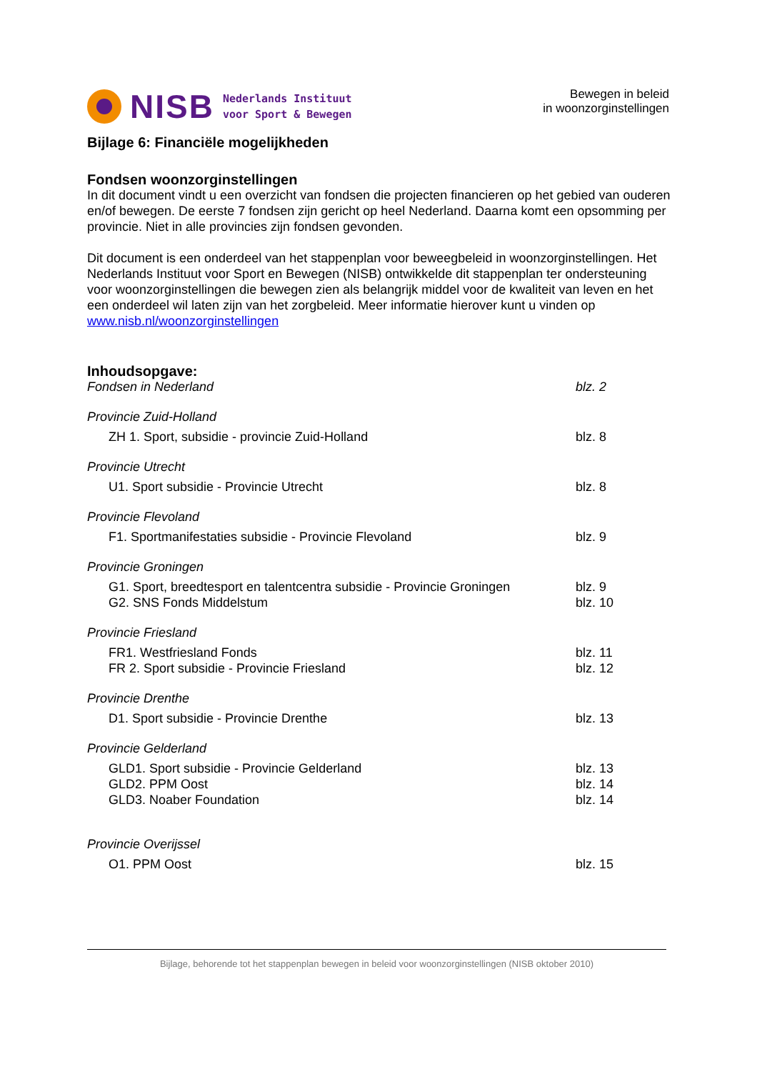NISB
Nederlands Instituut
voor Sport & Bewegen
Bewegen in beleid
in woonzorginstellingen
Bijlage 6: Financiële mogelijkheden
Fondsen woonzorginstellingen
In dit document vindt u een overzicht van fondsen die projecten financieren op het gebied van ouderen en/of bewegen. De eerste 7 fondsen zijn gericht op heel Nederland. Daarna komt een opsomming per provincie. Niet in alle provincies zijn fondsen gevonden.
Dit document is een onderdeel van het stappenplan voor beweegbeleid in woonzorginstellingen. Het Nederlands Instituut voor Sport en Bewegen (NISB) ontwikkelde dit stappenplan ter ondersteuning voor woonzorginstellingen die bewegen zien als belangrijk middel voor de kwaliteit van leven en het een onderdeel wil laten zijn van het zorgbeleid. Meer informatie hierover kunt u vinden op www.nisb.nl/woonzorginstellingen
Inhoudsopgave:
Fondsen in Nederland blz. 2
Provincie Zuid-Holland
ZH 1. Sport, subsidie - provincie Zuid-Holland blz. 8
Provincie Utrecht
U1. Sport subsidie - Provincie Utrecht blz. 8
Provincie Flevoland
F1. Sportmanifestaties subsidie - Provincie Flevoland blz. 9
Provincie Groningen
G1. Sport, breedtesport en talentcentra subsidie - Provincie Groningen blz. 9
G2. SNS Fonds Middelstum blz. 10
Provincie Friesland
FR1. Westfriesland Fonds blz. 11
FR 2. Sport subsidie - Provincie Friesland blz. 12
Provincie Drenthe
D1. Sport subsidie - Provincie Drenthe blz. 13
Provincie Gelderland
GLD1. Sport subsidie - Provincie Gelderland blz. 13
GLD2. PPM Oost blz. 14
GLD3. Noaber Foundation blz. 14
Provincie Overijssel
O1. PPM Oost blz. 15
Bijlage, behorende tot het stappenplan bewegen in beleid voor woonzorginstellingen (NISB oktober 2010)